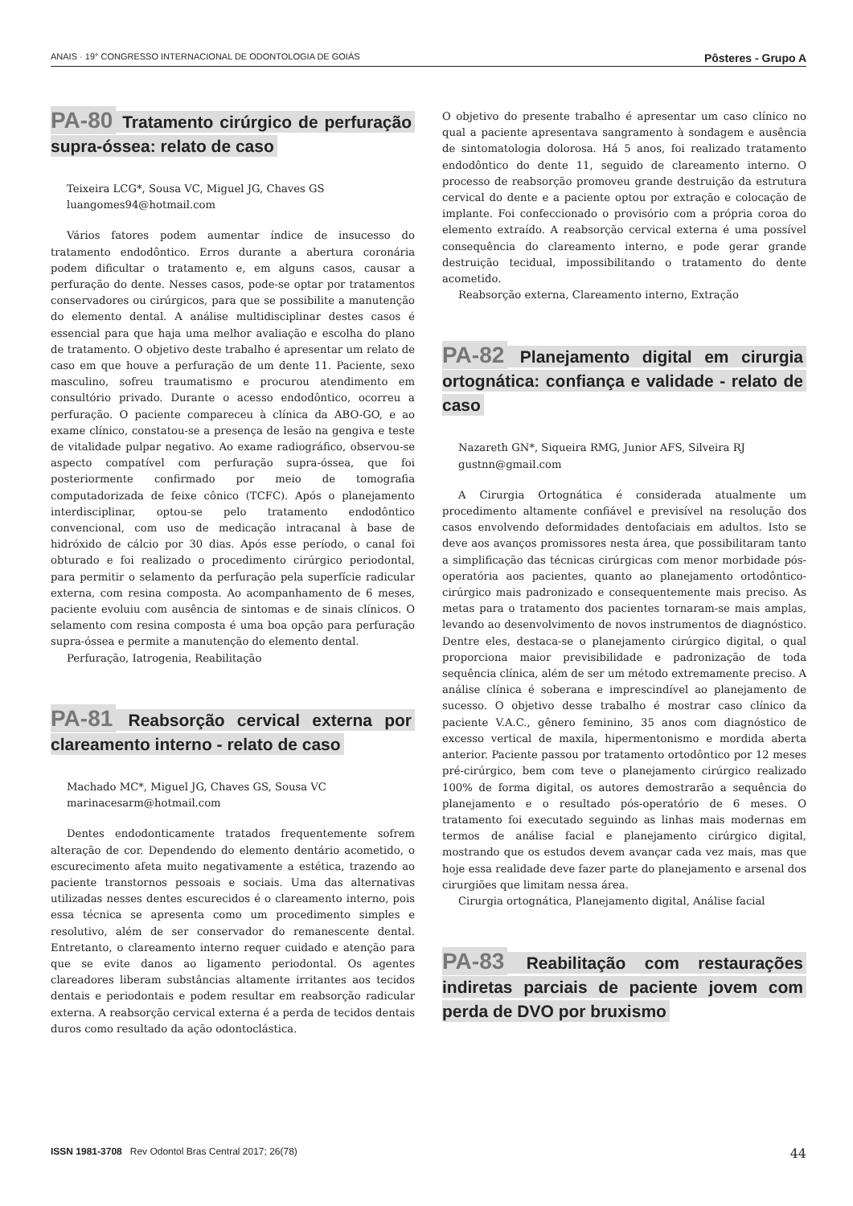ANAIS · 19° CONGRESSO INTERNACIONAL DE ODONTOLOGIA DE GOIÁS Pôsteres - Grupo A
PA-80 Tratamento cirúrgico de perfuração supra-óssea: relato de caso
Teixeira LCG*, Sousa VC, Miguel JG, Chaves GS
luangomes94@hotmail.com
Vários fatores podem aumentar índice de insucesso do tratamento endodôntico. Erros durante a abertura coronária podem dificultar o tratamento e, em alguns casos, causar a perfuração do dente. Nesses casos, pode-se optar por tratamentos conservadores ou cirúrgicos, para que se possibilite a manutenção do elemento dental. A análise multidisciplinar destes casos é essencial para que haja uma melhor avaliação e escolha do plano de tratamento. O objetivo deste trabalho é apresentar um relato de caso em que houve a perfuração de um dente 11. Paciente, sexo masculino, sofreu traumatismo e procurou atendimento em consultório privado. Durante o acesso endodôntico, ocorreu a perfuração. O paciente compareceu à clínica da ABO-GO, e ao exame clínico, constatou-se a presença de lesão na gengiva e teste de vitalidade pulpar negativo. Ao exame radiográfico, observou-se aspecto compatível com perfuração supra-óssea, que foi posteriormente confirmado por meio de tomografia computadorizada de feixe cônico (TCFC). Após o planejamento interdisciplinar, optou-se pelo tratamento endodôntico convencional, com uso de medicação intracanal à base de hidróxido de cálcio por 30 dias. Após esse período, o canal foi obturado e foi realizado o procedimento cirúrgico periodontal, para permitir o selamento da perfuração pela superfície radicular externa, com resina composta. Ao acompanhamento de 6 meses, paciente evoluiu com ausência de sintomas e de sinais clínicos. O selamento com resina composta é uma boa opção para perfuração supra-óssea e permite a manutenção do elemento dental.
Perfuração, Iatrogenia, Reabilitação
PA-81 Reabsorção cervical externa por clareamento interno - relato de caso
Machado MC*, Miguel JG, Chaves GS, Sousa VC
marinacesarm@hotmail.com
Dentes endodonticamente tratados frequentemente sofrem alteração de cor. Dependendo do elemento dentário acometido, o escurecimento afeta muito negativamente a estética, trazendo ao paciente transtornos pessoais e sociais. Uma das alternativas utilizadas nesses dentes escurecidos é o clareamento interno, pois essa técnica se apresenta como um procedimento simples e resolutivo, além de ser conservador do remanescente dental. Entretanto, o clareamento interno requer cuidado e atenção para que se evite danos ao ligamento periodontal. Os agentes clareadores liberam substâncias altamente irritantes aos tecidos dentais e periodontais e podem resultar em reabsorção radicular externa. A reabsorção cervical externa é a perda de tecidos dentais duros como resultado da ação odontoclástica.
O objetivo do presente trabalho é apresentar um caso clínico no qual a paciente apresentava sangramento à sondagem e ausência de sintomatologia dolorosa. Há 5 anos, foi realizado tratamento endodôntico do dente 11, seguido de clareamento interno. O processo de reabsorção promoveu grande destruição da estrutura cervical do dente e a paciente optou por extração e colocação de implante. Foi confeccionado o provisório com a própria coroa do elemento extraído. A reabsorção cervical externa é uma possível consequência do clareamento interno, e pode gerar grande destruição tecidual, impossibilitando o tratamento do dente acometido.
Reabsorção externa, Clareamento interno, Extração
PA-82 Planejamento digital em cirurgia ortognática: confiança e validade - relato de caso
Nazareth GN*, Siqueira RMG, Junior AFS, Silveira RJ
gustnn@gmail.com
A Cirurgia Ortognática é considerada atualmente um procedimento altamente confiável e previsível na resolução dos casos envolvendo deformidades dentofaciais em adultos. Isto se deve aos avanços promissores nesta área, que possibilitaram tanto a simplificação das técnicas cirúrgicas com menor morbidade pós-operatória aos pacientes, quanto ao planejamento ortodôntico-cirúrgico mais padronizado e consequentemente mais preciso. As metas para o tratamento dos pacientes tornaram-se mais amplas, levando ao desenvolvimento de novos instrumentos de diagnóstico. Dentre eles, destaca-se o planejamento cirúrgico digital, o qual proporciona maior previsibilidade e padronização de toda sequência clínica, além de ser um método extremamente preciso. A análise clínica é soberana e imprescindível ao planejamento de sucesso. O objetivo desse trabalho é mostrar caso clínico da paciente V.A.C., gênero feminino, 35 anos com diagnóstico de excesso vertical de maxila, hipermentonismo e mordida aberta anterior. Paciente passou por tratamento ortodôntico por 12 meses pré-cirúrgico, bem com teve o planejamento cirúrgico realizado 100% de forma digital, os autores demostrarão a sequência do planejamento e o resultado pós-operatório de 6 meses. O tratamento foi executado seguindo as linhas mais modernas em termos de análise facial e planejamento cirúrgico digital, mostrando que os estudos devem avançar cada vez mais, mas que hoje essa realidade deve fazer parte do planejamento e arsenal dos cirurgiões que limitam nessa área.
Cirurgia ortognática, Planejamento digital, Análise facial
PA-83 Reabilitação com restaurações indiretas parciais de paciente jovem com perda de DVO por bruxismo
ISSN 1981-3708 Rev Odontol Bras Central 2017; 26(78) 44